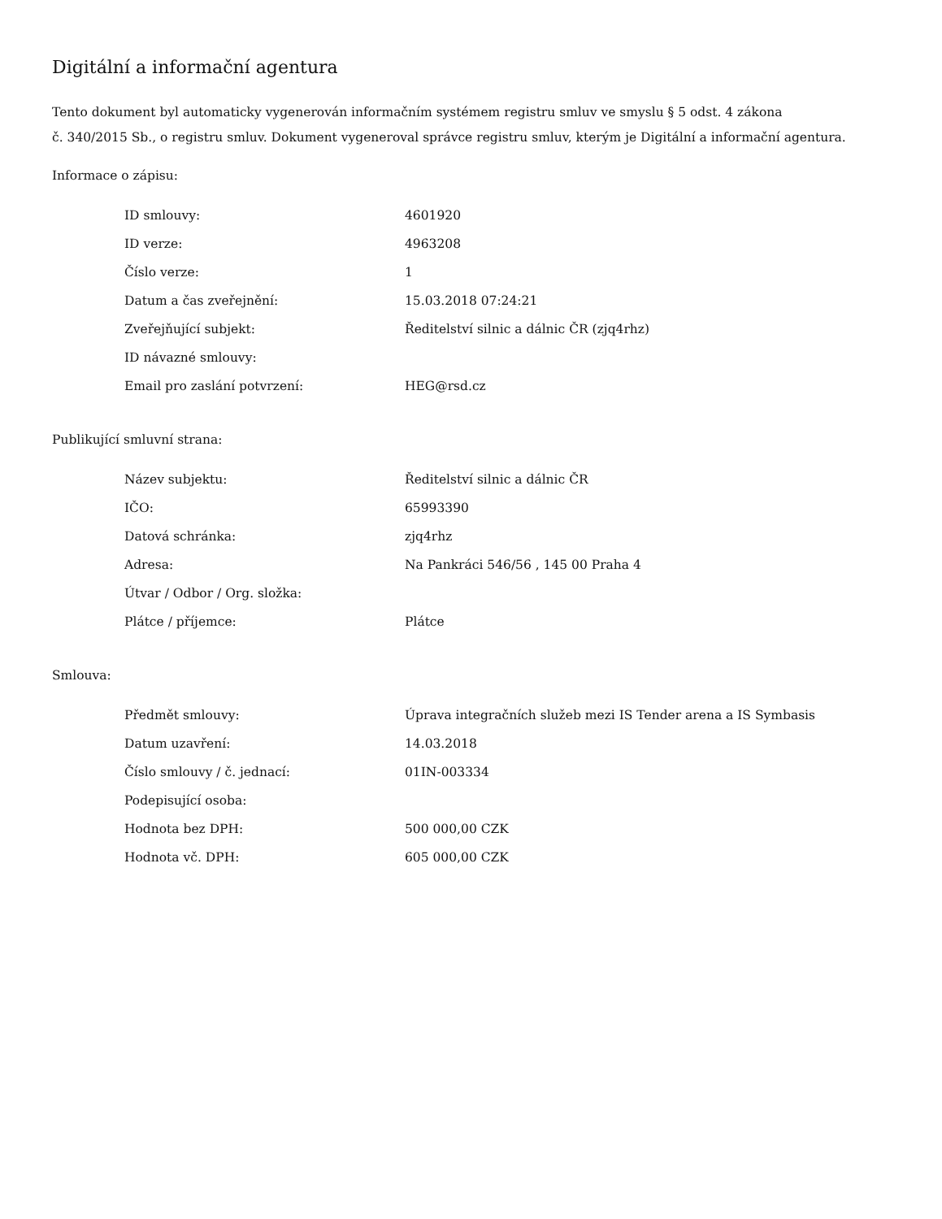Digitální a informační agentura
Tento dokument byl automaticky vygenerován informačním systémem registru smluv ve smyslu § 5 odst. 4 zákona
č. 340/2015 Sb., o registru smluv. Dokument vygeneroval správce registru smluv, kterým je Digitální a informační agentura.
Informace o zápisu:
| ID smlouvy: | 4601920 |
| ID verze: | 4963208 |
| Číslo verze: | 1 |
| Datum a čas zveřejnění: | 15.03.2018 07:24:21 |
| Zveřejňující subjekt: | Ředitelství silnic a dálnic ČR (zjq4rhz) |
| ID návazné smlouvy: | |
| Email pro zaslání potvrzení: | HEG@rsd.cz |
Publikující smluvní strana:
| Název subjektu: | Ředitelství silnic a dálnic ČR |
| IČO: | 65993390 |
| Datová schránka: | zjq4rhz |
| Adresa: | Na Pankráci 546/56 , 145 00 Praha 4 |
| Útvar / Odbor / Org. složka: | |
| Plátce / příjemce: | Plátce |
Smlouva:
| Předmět smlouvy: | Úprava integračních služeb mezi IS Tender arena a IS Symbasis |
| Datum uzavření: | 14.03.2018 |
| Číslo smlouvy / č. jednací: | 01IN-003334 |
| Podepisující osoba: | |
| Hodnota bez DPH: | 500 000,00 CZK |
| Hodnota vč. DPH: | 605 000,00 CZK |